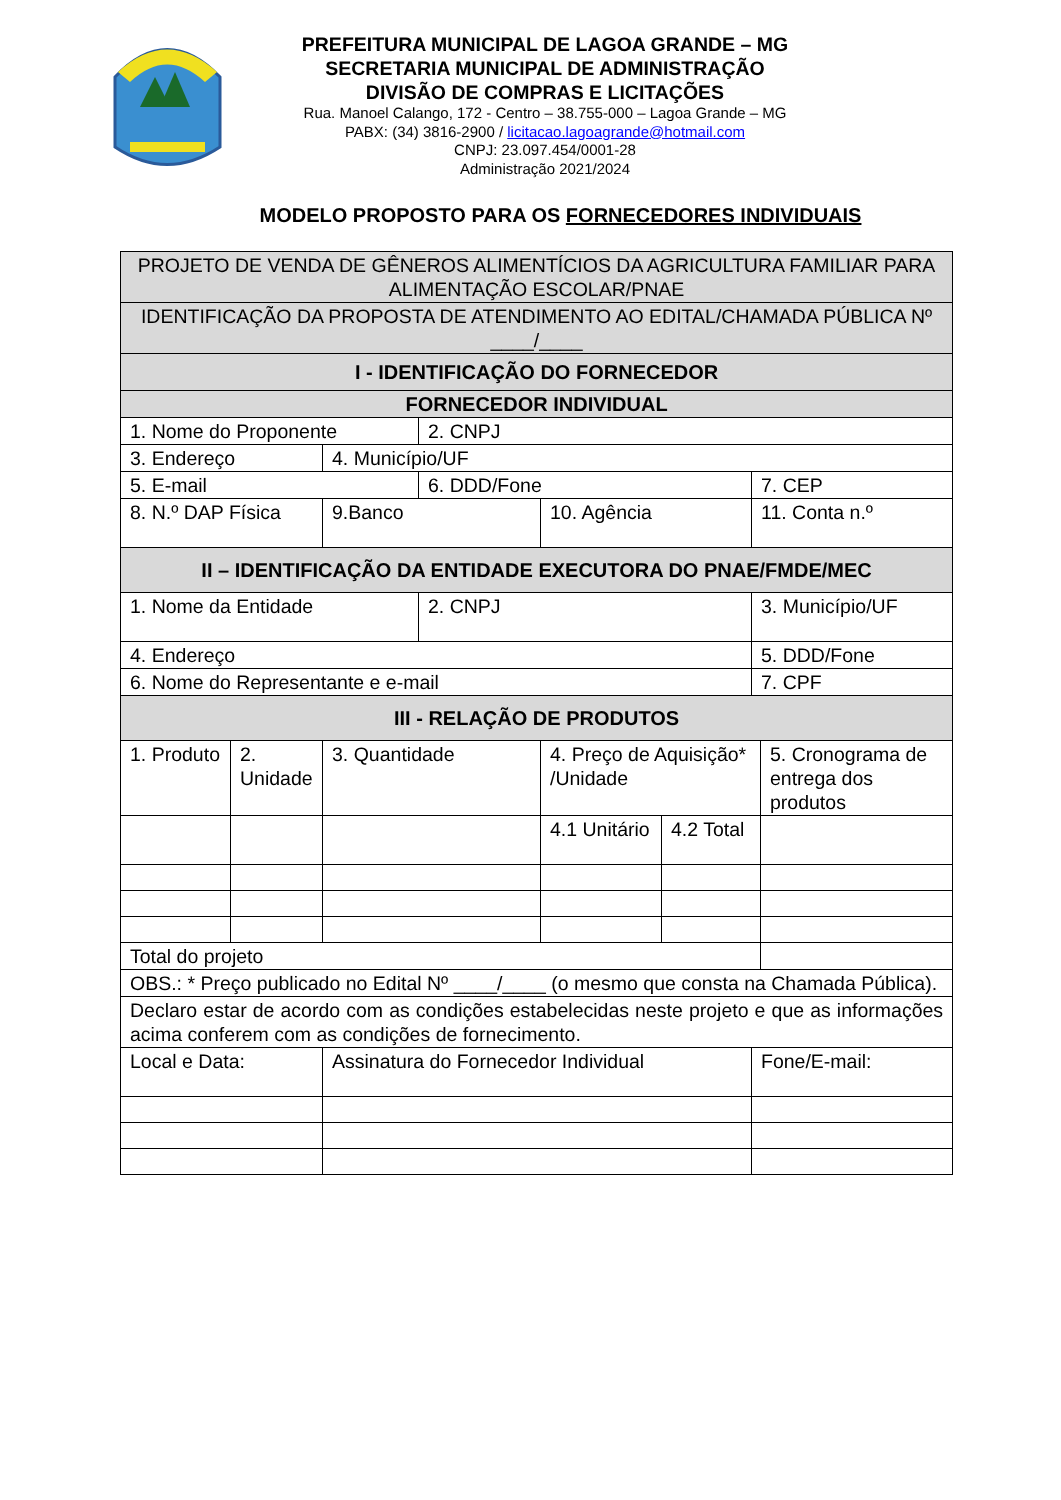PREFEITURA MUNICIPAL DE LAGOA GRANDE – MG
SECRETARIA MUNICIPAL DE ADMINISTRAÇÃO
DIVISÃO DE COMPRAS E LICITAÇÕES
Rua. Manoel Calango, 172 - Centro – 38.755-000 – Lagoa Grande – MG
PABX: (34) 3816-2900 / licitacao.lagoagrande@hotmail.com
CNPJ: 23.097.454/0001-28
Administração 2021/2024
MODELO PROPOSTO PARA OS FORNECEDORES INDIVIDUAIS
| PROJETO DE VENDA DE GÊNEROS ALIMENTÍCIOS DA AGRICULTURA FAMILIAR PARA ALIMENTAÇÃO ESCOLAR/PNAE | | | | | | | |
| IDENTIFICAÇÃO DA PROPOSTA DE ATENDIMENTO AO EDITAL/CHAMADA PÚBLICA Nº ____/____ | | | | | | | |
| I - IDENTIFICAÇÃO DO FORNECEDOR | | | | | | | |
| FORNECEDOR INDIVIDUAL | | | | | | | |
| 1. Nome do Proponente | | | 2. CNPJ | | | | |
| 3. Endereço | | 4. Município/UF | | | | | |
| 5. E-mail | | | 6. DDD/Fone | | | 7. CEP | |
| 8. N.º DAP Física | | 9.Banco | | 10. Agência | | 11. Conta n.º | |
| II – IDENTIFICAÇÃO DA ENTIDADE EXECUTORA DO PNAE/FMDE/MEC | | | | | | | |
| 1. Nome da Entidade | | | 2. CNPJ | | | 3. Município/UF | |
| 4. Endereço | | | | | | 5. DDD/Fone | |
| 6. Nome do Representante e e-mail | | | | | | 7. CPF | |
| III - RELAÇÃO DE PRODUTOS | | | | | | | |
| 1. Produto | 2. Unidade | 3. Quantidade | | 4. Preço de Aquisição* /Unidade | | | 5. Cronograma de entrega dos produtos |
| | | | | 4.1 Unitário | 4.2 Total | | |
| Total do projeto | | | | | | | |
| OBS.: * Preço publicado no Edital Nº ____/____ (o mesmo que consta na Chamada Pública). | | | | | | | |
| Declaro estar de acordo com as condições estabelecidas neste projeto e que as informações acima conferem com as condições de fornecimento. | | | | | | | |
| Local e Data: | | Assinatura do Fornecedor Individual | | | | Fone/E-mail: | |